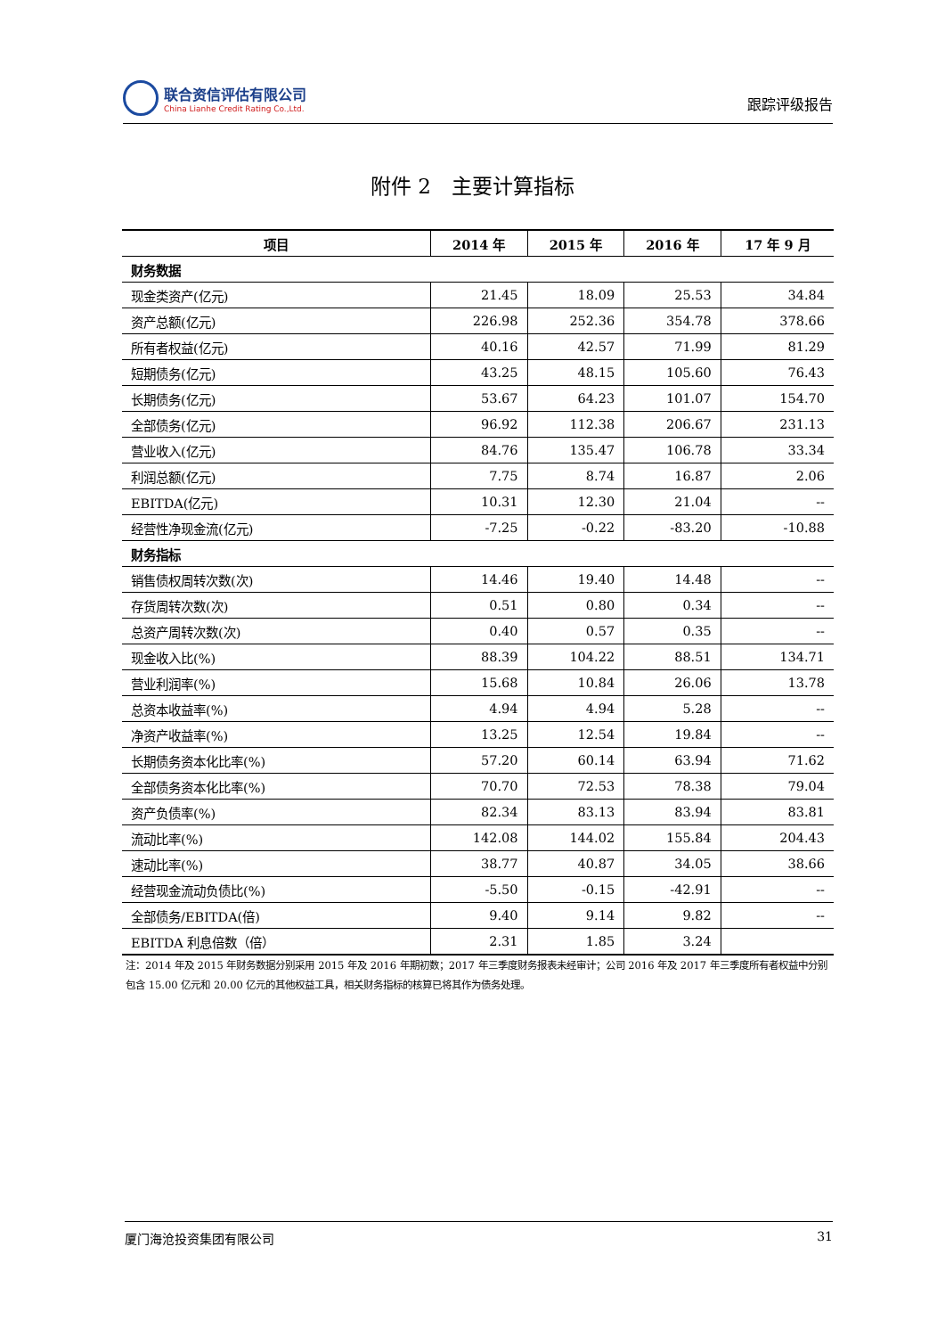联合资信评估有限公司
China Lianhe Credit Rating Co.,Ltd.
跟踪评级报告
附件 2　主要计算指标
| 项目 | 2014 年 | 2015 年 | 2016 年 | 17 年 9 月 |
| --- | --- | --- | --- | --- |
| 财务数据 | | | | |
| 现金类资产(亿元) | 21.45 | 18.09 | 25.53 | 34.84 |
| 资产总额(亿元) | 226.98 | 252.36 | 354.78 | 378.66 |
| 所有者权益(亿元) | 40.16 | 42.57 | 71.99 | 81.29 |
| 短期债务(亿元) | 43.25 | 48.15 | 105.60 | 76.43 |
| 长期债务(亿元) | 53.67 | 64.23 | 101.07 | 154.70 |
| 全部债务(亿元) | 96.92 | 112.38 | 206.67 | 231.13 |
| 营业收入(亿元) | 84.76 | 135.47 | 106.78 | 33.34 |
| 利润总额(亿元) | 7.75 | 8.74 | 16.87 | 2.06 |
| EBITDA(亿元) | 10.31 | 12.30 | 21.04 | -- |
| 经营性净现金流(亿元) | -7.25 | -0.22 | -83.20 | -10.88 |
| 财务指标 | | | | |
| 销售债权周转次数(次) | 14.46 | 19.40 | 14.48 | -- |
| 存货周转次数(次) | 0.51 | 0.80 | 0.34 | -- |
| 总资产周转次数(次) | 0.40 | 0.57 | 0.35 | -- |
| 现金收入比(%) | 88.39 | 104.22 | 88.51 | 134.71 |
| 营业利润率(%) | 15.68 | 10.84 | 26.06 | 13.78 |
| 总资本收益率(%) | 4.94 | 4.94 | 5.28 | -- |
| 净资产收益率(%) | 13.25 | 12.54 | 19.84 | -- |
| 长期债务资本化比率(%) | 57.20 | 60.14 | 63.94 | 71.62 |
| 全部债务资本化比率(%) | 70.70 | 72.53 | 78.38 | 79.04 |
| 资产负债率(%) | 82.34 | 83.13 | 83.94 | 83.81 |
| 流动比率(%) | 142.08 | 144.02 | 155.84 | 204.43 |
| 速动比率(%) | 38.77 | 40.87 | 34.05 | 38.66 |
| 经营现金流动负债比(%) | -5.50 | -0.15 | -42.91 | -- |
| 全部债务/EBITDA(倍) | 9.40 | 9.14 | 9.82 | -- |
| EBITDA 利息倍数（倍） | 2.31 | 1.85 | 3.24 | |
注：2014 年及 2015 年财务数据分别采用 2015 年及 2016 年期初数；2017 年三季度财务报表未经审计；公司 2016 年及 2017 年三季度所有者权益中分别包含 15.00 亿元和 20.00 亿元的其他权益工具，相关财务指标的核算已将其作为债务处理。
厦门海沧投资集团有限公司 31